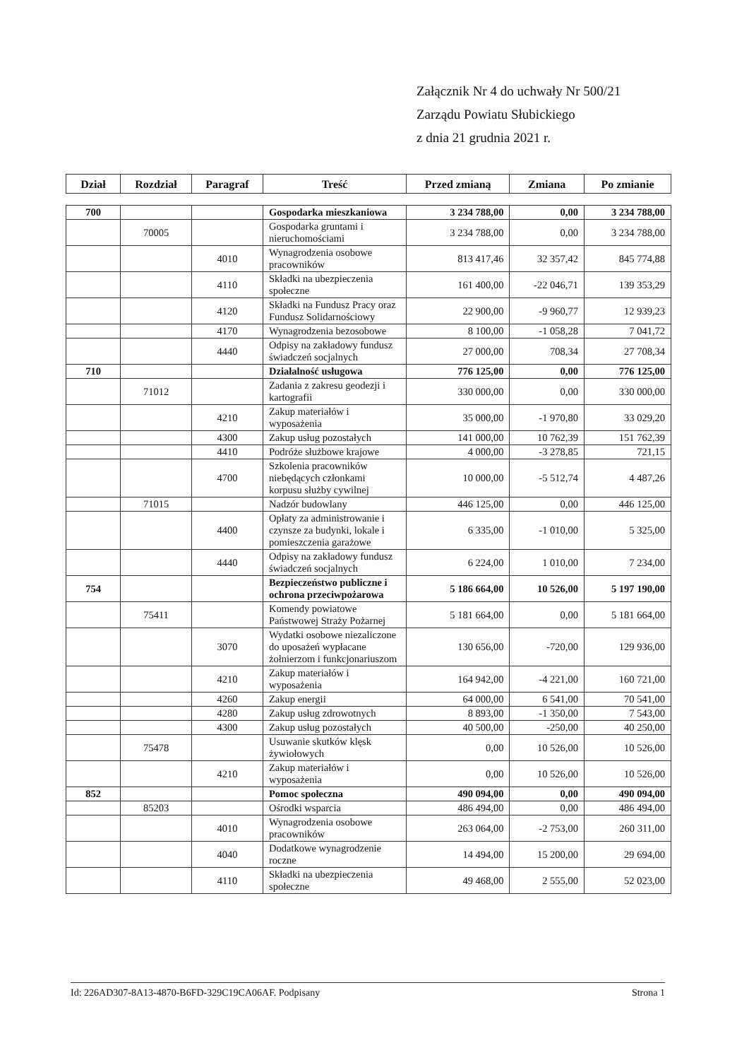Załącznik Nr 4 do uchwały Nr 500/21
Zarządu Powiatu Słubickiego
z dnia 21 grudnia 2021 r.
| Dział | Rozdział | Paragraf | Treść | Przed zmianą | Zmiana | Po zmianie |
| --- | --- | --- | --- | --- | --- | --- |
| 700 | | | Gospodarka mieszkaniowa | 3 234 788,00 | 0,00 | 3 234 788,00 |
| | 70005 | | Gospodarka gruntami i nieruchomościami | 3 234 788,00 | 0,00 | 3 234 788,00 |
| | | 4010 | Wynagrodzenia osobowe pracowników | 813 417,46 | 32 357,42 | 845 774,88 |
| | | 4110 | Składki na ubezpieczenia społeczne | 161 400,00 | -22 046,71 | 139 353,29 |
| | | 4120 | Składki na Fundusz Pracy oraz Fundusz Solidarnościowy | 22 900,00 | -9 960,77 | 12 939,23 |
| | | 4170 | Wynagrodzenia bezosobowe | 8 100,00 | -1 058,28 | 7 041,72 |
| | | 4440 | Odpisy na zakładowy fundusz świadczeń socjalnych | 27 000,00 | 708,34 | 27 708,34 |
| 710 | | | Działalność usługowa | 776 125,00 | 0,00 | 776 125,00 |
| | 71012 | | Zadania z zakresu geodezji i kartografii | 330 000,00 | 0,00 | 330 000,00 |
| | | 4210 | Zakup materiałów i wyposażenia | 35 000,00 | -1 970,80 | 33 029,20 |
| | | 4300 | Zakup usług pozostałych | 141 000,00 | 10 762,39 | 151 762,39 |
| | | 4410 | Podróże służbowe krajowe | 4 000,00 | -3 278,85 | 721,15 |
| | | 4700 | Szkolenia pracowników niebędących członkami korpusu służby cywilnej | 10 000,00 | -5 512,74 | 4 487,26 |
| | 71015 | | Nadzór budowlany | 446 125,00 | 0,00 | 446 125,00 |
| | | 4400 | Opłaty za administrowanie i czynsze za budynki, lokale i pomieszczenia garażowe | 6 335,00 | -1 010,00 | 5 325,00 |
| | | 4440 | Odpisy na zakładowy fundusz świadczeń socjalnych | 6 224,00 | 1 010,00 | 7 234,00 |
| 754 | | | Bezpieczeństwo publiczne i ochrona przeciwpożarowa | 5 186 664,00 | 10 526,00 | 5 197 190,00 |
| | 75411 | | Komendy powiatowe Państwowej Straży Pożarnej | 5 181 664,00 | 0,00 | 5 181 664,00 |
| | | 3070 | Wydatki osobowe niezaliczone do uposażeń wypłacane żołnierzom i funkcjonariuszom | 130 656,00 | -720,00 | 129 936,00 |
| | | 4210 | Zakup materiałów i wyposażenia | 164 942,00 | -4 221,00 | 160 721,00 |
| | | 4260 | Zakup energii | 64 000,00 | 6 541,00 | 70 541,00 |
| | | 4280 | Zakup usług zdrowotnych | 8 893,00 | -1 350,00 | 7 543,00 |
| | | 4300 | Zakup usług pozostałych | 40 500,00 | -250,00 | 40 250,00 |
| | 75478 | | Usuwanie skutków klęsk żywiołowych | 0,00 | 10 526,00 | 10 526,00 |
| | | 4210 | Zakup materiałów i wyposażenia | 0,00 | 10 526,00 | 10 526,00 |
| 852 | | | Pomoc społeczna | 490 094,00 | 0,00 | 490 094,00 |
| | 85203 | | Ośrodki wsparcia | 486 494,00 | 0,00 | 486 494,00 |
| | | 4010 | Wynagrodzenia osobowe pracowników | 263 064,00 | -2 753,00 | 260 311,00 |
| | | 4040 | Dodatkowe wynagrodzenie roczne | 14 494,00 | 15 200,00 | 29 694,00 |
| | | 4110 | Składki na ubezpieczenia społeczne | 49 468,00 | 2 555,00 | 52 023,00 |
Id: 226AD307-8A13-4870-B6FD-329C19CA06AF. Podpisany Strona 1